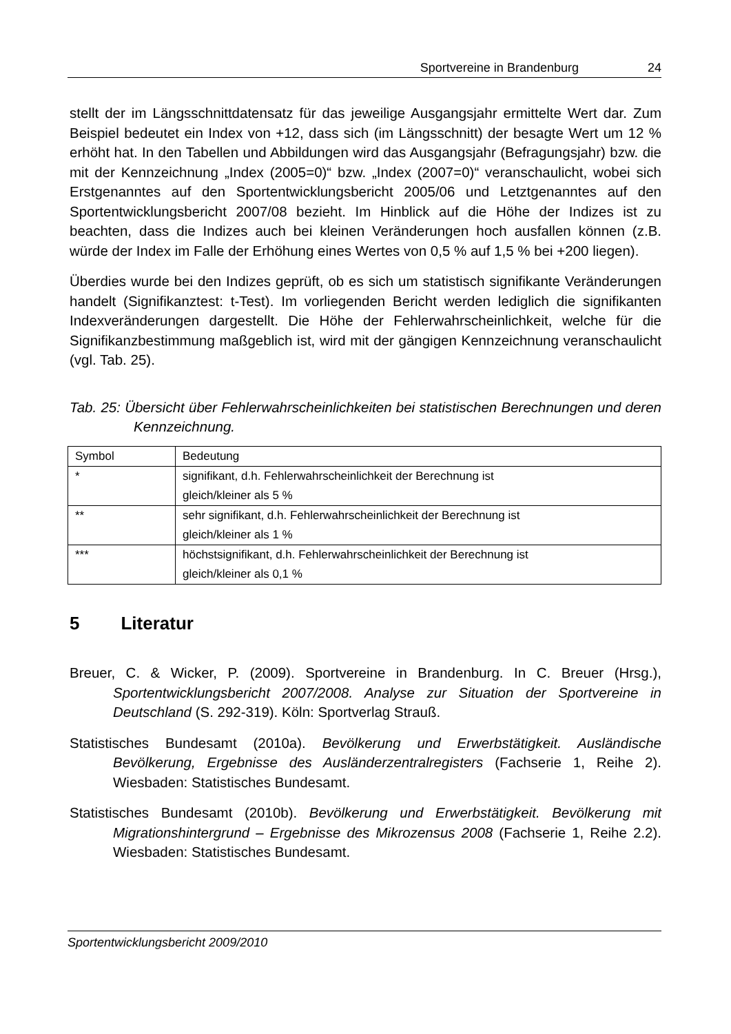Sportvereine in Brandenburg 24
stellt der im Längsschnittdatensatz für das jeweilige Ausgangsjahr ermittelte Wert dar. Zum Beispiel bedeutet ein Index von +12, dass sich (im Längsschnitt) der besagte Wert um 12 % erhöht hat. In den Tabellen und Abbildungen wird das Ausgangsjahr (Befragungsjahr) bzw. die mit der Kennzeichnung „Index (2005=0)“ bzw. „Index (2007=0)“ veranschaulicht, wobei sich Erstgenanntes auf den Sport­entwicklungsbericht 2005/06 und Letztgenanntes auf den Sportentwicklungsbericht 2007/08 bezieht. Im Hinblick auf die Höhe der Indizes ist zu beachten, dass die Indizes auch bei kleinen Veränderungen hoch ausfallen können (z.B. würde der Index im Falle der Erhöhung eines Wertes von 0,5 % auf 1,5 % bei +200 liegen).
Überdies wurde bei den Indizes geprüft, ob es sich um statistisch signifikante Veränderungen handelt (Signifikanztest: t-Test). Im vorliegenden Bericht werden lediglich die signifikanten Indexveränderungen dargestellt. Die Höhe der Fehler­wahrscheinlichkeit, welche für die Signifikanzbestimmung maßgeblich ist, wird mit der gängigen Kennzeichnung veranschaulicht (vgl. Tab. 25).
Tab. 25: Übersicht über Fehlerwahrscheinlichkeiten bei statistischen Berechnungen und deren Kennzeichnung.
| Symbol | Bedeutung |
| * | signifikant, d.h. Fehlerwahrscheinlichkeit der Berechnung ist gleich/kleiner als 5 % |
| ** | sehr signifikant, d.h. Fehlerwahrscheinlichkeit der Berechnung ist gleich/kleiner als 1 % |
| *** | höchstsignifikant, d.h. Fehlerwahrscheinlichkeit der Berechnung ist gleich/kleiner als 0,1 % |
5 Literatur
Breuer, C. & Wicker, P. (2009). Sportvereine in Brandenburg. In C. Breuer (Hrsg.), Sportentwicklungsbericht 2007/2008. Analyse zur Situation der Sportvereine in Deutschland (S. 292-319). Köln: Sportverlag Strauß.
Statistisches Bundesamt (2010a). Bevölkerung und Erwerbstätigkeit. Ausländische Bevölkerung, Ergebnisse des Ausländerzentralregisters (Fachserie 1, Reihe 2). Wiesbaden: Statistisches Bundesamt.
Statistisches Bundesamt (2010b). Bevölkerung und Erwerbstätigkeit. Bevölkerung mit Migrationshintergrund – Ergebnisse des Mikrozensus 2008 (Fachserie 1, Reihe 2.2). Wiesbaden: Statistisches Bundesamt.
Sportentwicklungsbericht 2009/2010